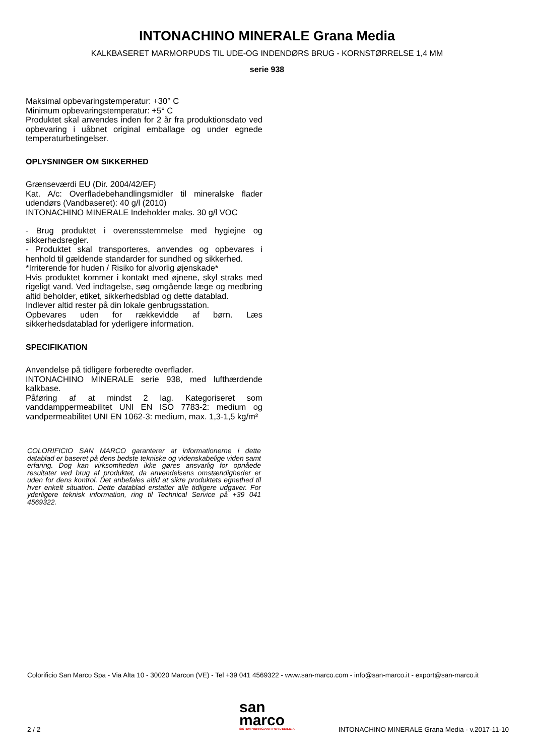INTONACHINO MINERALE Grana Media
KALKBASERET MARMORPUDS TIL UDE-OG INDENDØRS BRUG - KORNSTØRRELSE 1,4 MM
serie 938
Maksimal opbevaringstemperatur: +30° C
Minimum opbevaringstemperatur: +5° C
Produktet skal anvendes inden for 2 år fra produktionsdato ved opbevaring i uåbnet original emballage og under egnede temperaturbetingelser.
OPLYSNINGER OM SIKKERHED
Grænseværdi EU (Dir. 2004/42/EF)
Kat. A/c: Overfladebehandlingsmidler til mineralske flader udendørs (Vandbaseret): 40 g/l (2010)
INTONACHINO MINERALE Indeholder maks. 30 g/l VOC
- Brug produktet i overensstemmelse med hygiejne og sikkerhedsregler.
- Produktet skal transporteres, anvendes og opbevares i henhold til gældende standarder for sundhed og sikkerhed.
*Irriterende for huden / Risiko for alvorlig øjenskade*
Hvis produktet kommer i kontakt med øjnene, skyl straks med rigeligt vand. Ved indtagelse, søg omgående læge og medbring altid beholder, etiket, sikkerhedsblad og dette datablad.
Indlever altid rester på din lokale genbrugsstation.
Opbevares uden for rækkevidde af børn. Læs sikkerhedsdatablad for yderligere information.
SPECIFIKATION
Anvendelse på tidligere forberedte overflader.
INTONACHINO MINERALE serie 938, med lufthærdende kalkbase.
Påføring af at mindst 2 lag. Kategoriseret som vanddamppermeabilitet UNI EN ISO 7783-2: medium og vandpermeabilitet UNI EN 1062-3: medium, max. 1,3-1,5 kg/m²
COLORIFICIO SAN MARCO garanterer at informationerne i dette datablad er baseret på dens bedste tekniske og videnskabelige viden samt erfaring. Dog kan virksomheden ikke gøres ansvarlig for opnåede resultater ved brug af produktet, da anvendelsens omstændigheder er uden for dens kontrol. Det anbefales altid at sikre produktets egnethed til hver enkelt situation. Dette datablad erstatter alle tidligere udgaver. For yderligere teknisk information, ring til Technical Service på +39 041 4569322.
Colorificio San Marco Spa - Via Alta 10 - 30020 Marcon (VE) - Tel +39 041 4569322 - www.san-marco.com - info@san-marco.it - export@san-marco.it
san
marco
SISTEMI VERNICIANTI PER L'EDILIZIA
2 / 2
INTONACHINO MINERALE Grana Media - v.2017-11-10